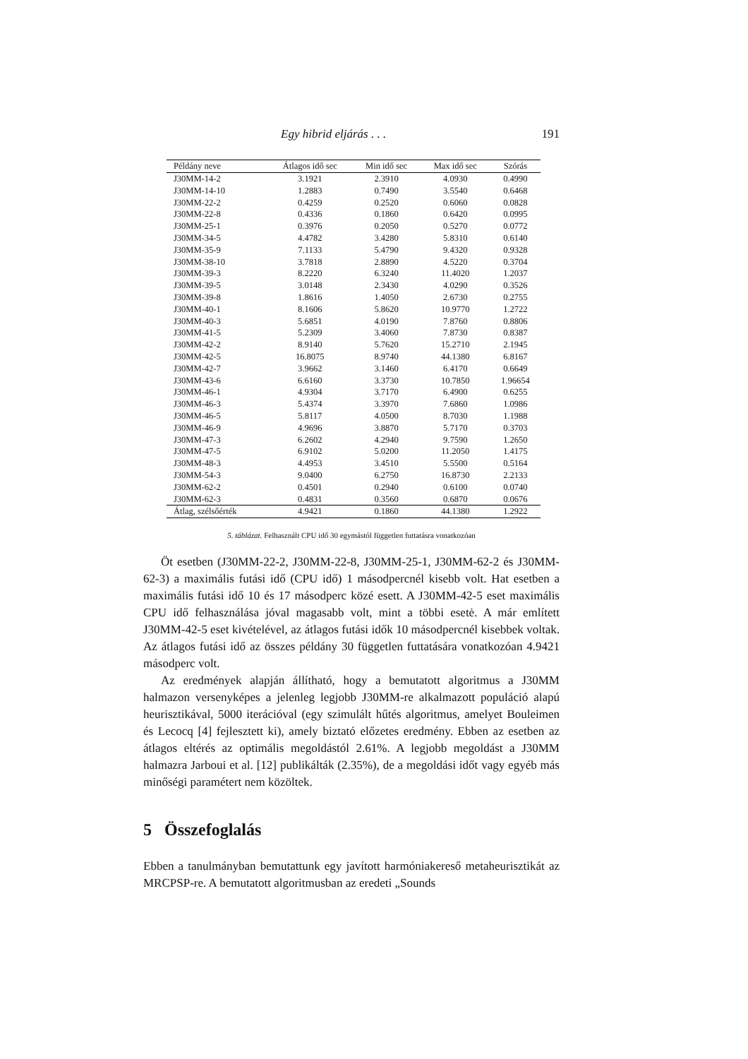Egy hibrid eljárás . . . 191
| Példány neve | Átlagos idő sec | Min idő sec | Max idő sec | Szórás |
| --- | --- | --- | --- | --- |
| J30MM-14-2 | 3.1921 | 2.3910 | 4.0930 | 0.4990 |
| J30MM-14-10 | 1.2883 | 0.7490 | 3.5540 | 0.6468 |
| J30MM-22-2 | 0.4259 | 0.2520 | 0.6060 | 0.0828 |
| J30MM-22-8 | 0.4336 | 0.1860 | 0.6420 | 0.0995 |
| J30MM-25-1 | 0.3976 | 0.2050 | 0.5270 | 0.0772 |
| J30MM-34-5 | 4.4782 | 3.4280 | 5.8310 | 0.6140 |
| J30MM-35-9 | 7.1133 | 5.4790 | 9.4320 | 0.9328 |
| J30MM-38-10 | 3.7818 | 2.8890 | 4.5220 | 0.3704 |
| J30MM-39-3 | 8.2220 | 6.3240 | 11.4020 | 1.2037 |
| J30MM-39-5 | 3.0148 | 2.3430 | 4.0290 | 0.3526 |
| J30MM-39-8 | 1.8616 | 1.4050 | 2.6730 | 0.2755 |
| J30MM-40-1 | 8.1606 | 5.8620 | 10.9770 | 1.2722 |
| J30MM-40-3 | 5.6851 | 4.0190 | 7.8760 | 0.8806 |
| J30MM-41-5 | 5.2309 | 3.4060 | 7.8730 | 0.8387 |
| J30MM-42-2 | 8.9140 | 5.7620 | 15.2710 | 2.1945 |
| J30MM-42-5 | 16.8075 | 8.9740 | 44.1380 | 6.8167 |
| J30MM-42-7 | 3.9662 | 3.1460 | 6.4170 | 0.6649 |
| J30MM-43-6 | 6.6160 | 3.3730 | 10.7850 | 1.96654 |
| J30MM-46-1 | 4.9304 | 3.7170 | 6.4900 | 0.6255 |
| J30MM-46-3 | 5.4374 | 3.3970 | 7.6860 | 1.0986 |
| J30MM-46-5 | 5.8117 | 4.0500 | 8.7030 | 1.1988 |
| J30MM-46-9 | 4.9696 | 3.8870 | 5.7170 | 0.3703 |
| J30MM-47-3 | 6.2602 | 4.2940 | 9.7590 | 1.2650 |
| J30MM-47-5 | 6.9102 | 5.0200 | 11.2050 | 1.4175 |
| J30MM-48-3 | 4.4953 | 3.4510 | 5.5500 | 0.5164 |
| J30MM-54-3 | 9.0400 | 6.2750 | 16.8730 | 2.2133 |
| J30MM-62-2 | 0.4501 | 0.2940 | 0.6100 | 0.0740 |
| J30MM-62-3 | 0.4831 | 0.3560 | 0.6870 | 0.0676 |
| Átlag, szélsőérték | 4.9421 | 0.1860 | 44.1380 | 1.2922 |
5. táblázat. Felhasznált CPU idő 30 egymástól független futtatásra vonatkozóan
Öt esetben (J30MM-22-2, J30MM-22-8, J30MM-25-1, J30MM-62-2 és J30MM-62-3) a maximális futási idő (CPU idő) 1 másodpercnél kisebb volt. Hat esetben a maximális futási idő 10 és 17 másodperc közé esett. A J30MM-42-5 eset maximális CPU idő felhasználása jóval magasabb volt, mint a többi esetė. A már említett J30MM-42-5 eset kivételével, az átlagos futási idők 10 másodpercnél kisebbek voltak. Az átlagos futási idő az összes példány 30 független futtatására vonatkozóan 4.9421 másodperc volt.
Az eredmények alapján állítható, hogy a bemutatott algoritmus a J30MM halmazon versenyképes a jelenleg legjobb J30MM-re alkalmazott populáció alapú heurisztikával, 5000 iterációval (egy szimulált hűtés algoritmus, amelyet Bouleimen és Lecocq [4] fejlesztett ki), amely biztató előzetes eredmény. Ebben az esetben az átlagos eltérés az optimális megoldástól 2.61%. A legjobb megoldást a J30MM halmazra Jarboui et al. [12] publikálták (2.35%), de a megoldási időt vagy egyéb más minőségi paramétert nem közöltek.
5 Összefoglalás
Ebben a tanulmányban bemutattunk egy javított harmóniakereső metaheurisztikát az MRCPSP-re. A bemutatott algoritmusban az eredeti „Sounds